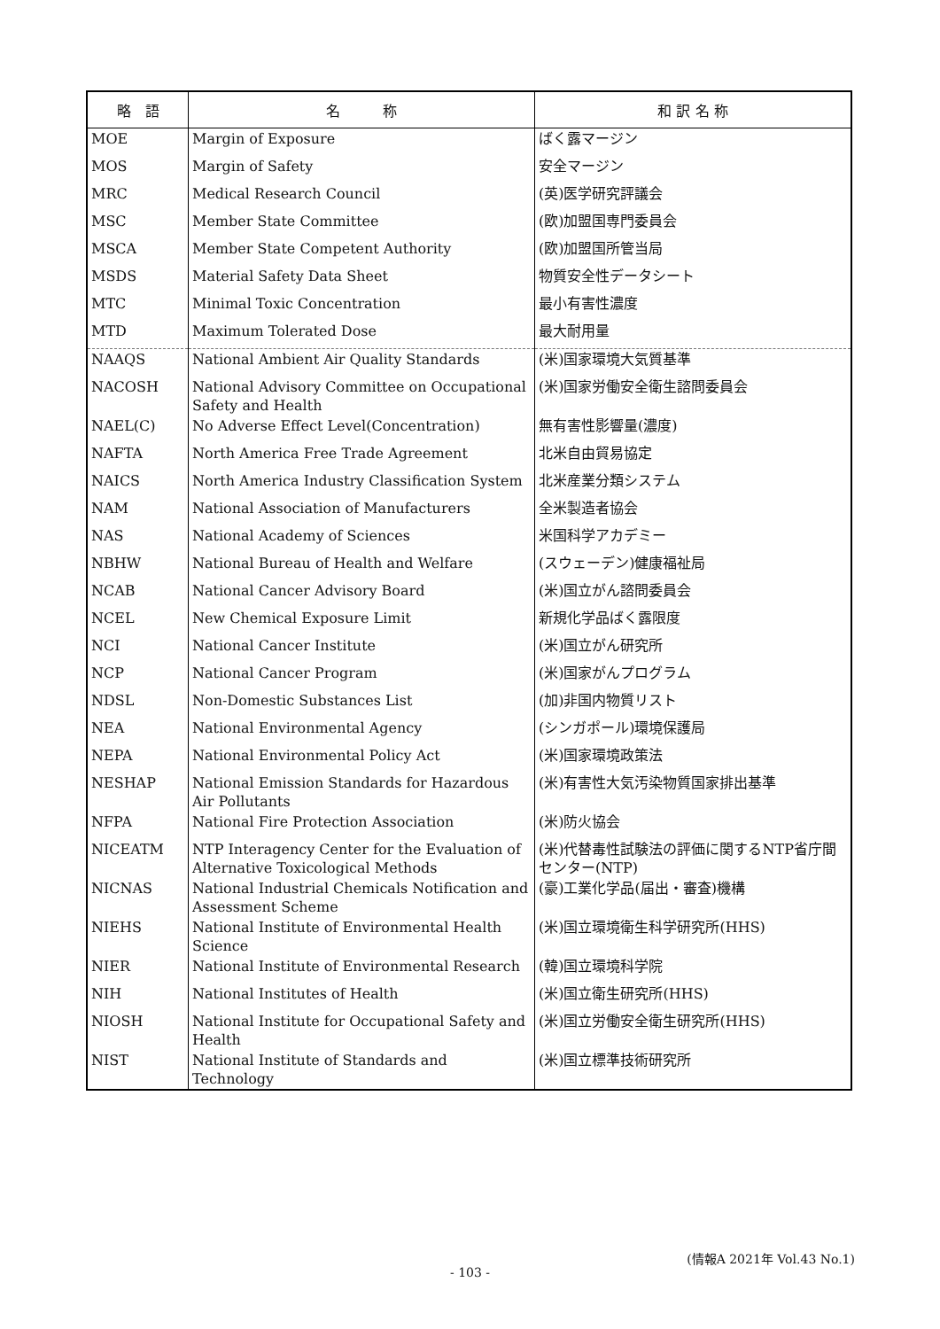| 略 語 | 名 称 | 和 訳 名 称 |
| --- | --- | --- |
| MOE | Margin of Exposure | ばく露マージン |
| MOS | Margin of Safety | 安全マージン |
| MRC | Medical Research Council | (英)医学研究評議会 |
| MSC | Member State Committee | (欧)加盟国専門委員会 |
| MSCA | Member State Competent Authority | (欧)加盟国所管当局 |
| MSDS | Material Safety Data Sheet | 物質安全性データシート |
| MTC | Minimal Toxic Concentration | 最小有害性濃度 |
| MTD | Maximum Tolerated Dose | 最大耐用量 |
| NAAQS | National Ambient Air Quality Standards | (米)国家環境大気質基準 |
| NACOSH | National Advisory Committee on Occupational Safety and Health | (米)国家労働安全衛生諮問委員会 |
| NAEL(C) | No Adverse Effect Level(Concentration) | 無有害性影響量(濃度) |
| NAFTA | North America Free Trade Agreement | 北米自由貿易協定 |
| NAICS | North America Industry Classification System | 北米産業分類システム |
| NAM | National Association of Manufacturers | 全米製造者協会 |
| NAS | National Academy of Sciences | 米国科学アカデミー |
| NBHW | National Bureau of Health and Welfare | (スウェーデン)健康福祉局 |
| NCAB | National Cancer Advisory Board | (米)国立がん諮問委員会 |
| NCEL | New Chemical Exposure Limit | 新規化学品ばく露限度 |
| NCI | National Cancer Institute | (米)国立がん研究所 |
| NCP | National Cancer Program | (米)国家がんプログラム |
| NDSL | Non-Domestic Substances List | (加)非国内物質リスト |
| NEA | National Environmental Agency | (シンガポール)環境保護局 |
| NEPA | National Environmental Policy Act | (米)国家環境政策法 |
| NESHAP | National Emission Standards for Hazardous Air Pollutants | (米)有害性大気汚染物質国家排出基準 |
| NFPA | National Fire Protection Association | (米)防火協会 |
| NICEATM | NTP Interagency Center for the Evaluation of Alternative Toxicological Methods | (米)代替毒性試験法の評価に関するNTP省庁間センター(NTP) |
| NICNAS | National Industrial Chemicals Notification and Assessment Scheme | (豪)工業化学品(届出・審査)機構 |
| NIEHS | National Institute of Environmental Health Science | (米)国立環境衛生科学研究所(HHS) |
| NIER | National Institute of Environmental Research | (韓)国立環境科学院 |
| NIH | National Institutes of Health | (米)国立衛生研究所(HHS) |
| NIOSH | National Institute for Occupational Safety and Health | (米)国立労働安全衛生研究所(HHS) |
| NIST | National Institute of Standards and Technology | (米)国立標準技術研究所 |
(情報A 2021年 Vol.43 No.1)
- 103 -